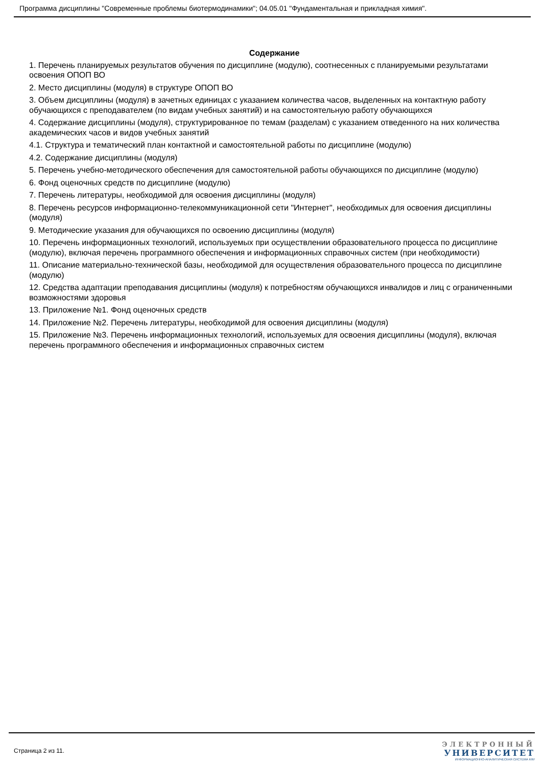Программа дисциплины "Современные проблемы биотермодинамики"; 04.05.01 "Фундаментальная и прикладная химия".
Содержание
1. Перечень планируемых результатов обучения по дисциплине (модулю), соотнесенных с планируемыми результатами освоения ОПОП ВО
2. Место дисциплины (модуля) в структуре ОПОП ВО
3. Объем дисциплины (модуля) в зачетных единицах с указанием количества часов, выделенных на контактную работу обучающихся с преподавателем (по видам учебных занятий) и на самостоятельную работу обучающихся
4. Содержание дисциплины (модуля), структурированное по темам (разделам) с указанием отведенного на них количества академических часов и видов учебных занятий
4.1. Структура и тематический план контактной и самостоятельной работы по дисциплине (модулю)
4.2. Содержание дисциплины (модуля)
5. Перечень учебно-методического обеспечения для самостоятельной работы обучающихся по дисциплине (модулю)
6. Фонд оценочных средств по дисциплине (модулю)
7. Перечень литературы, необходимой для освоения дисциплины (модуля)
8. Перечень ресурсов информационно-телекоммуникационной сети "Интернет", необходимых для освоения дисциплины (модуля)
9. Методические указания для обучающихся по освоению дисциплины (модуля)
10. Перечень информационных технологий, используемых при осуществлении образовательного процесса по дисциплине (модулю), включая перечень программного обеспечения и информационных справочных систем (при необходимости)
11. Описание материально-технической базы, необходимой для осуществления образовательного процесса по дисциплине (модулю)
12. Средства адаптации преподавания дисциплины (модуля) к потребностям обучающихся инвалидов и лиц с ограниченными возможностями здоровья
13. Приложение №1. Фонд оценочных средств
14. Приложение №2. Перечень литературы, необходимой для освоения дисциплины (модуля)
15. Приложение №3. Перечень информационных технологий, используемых для освоения дисциплины (модуля), включая перечень программного обеспечения и информационных справочных систем
Страница 2 из 11.
ЭЛЕКТРОННЫЙ
УНИВЕРСИТЕТ
ИНФОРМАЦИОННО-АНАЛИТИЧЕСКАЯ СИСТЕМА КФУ